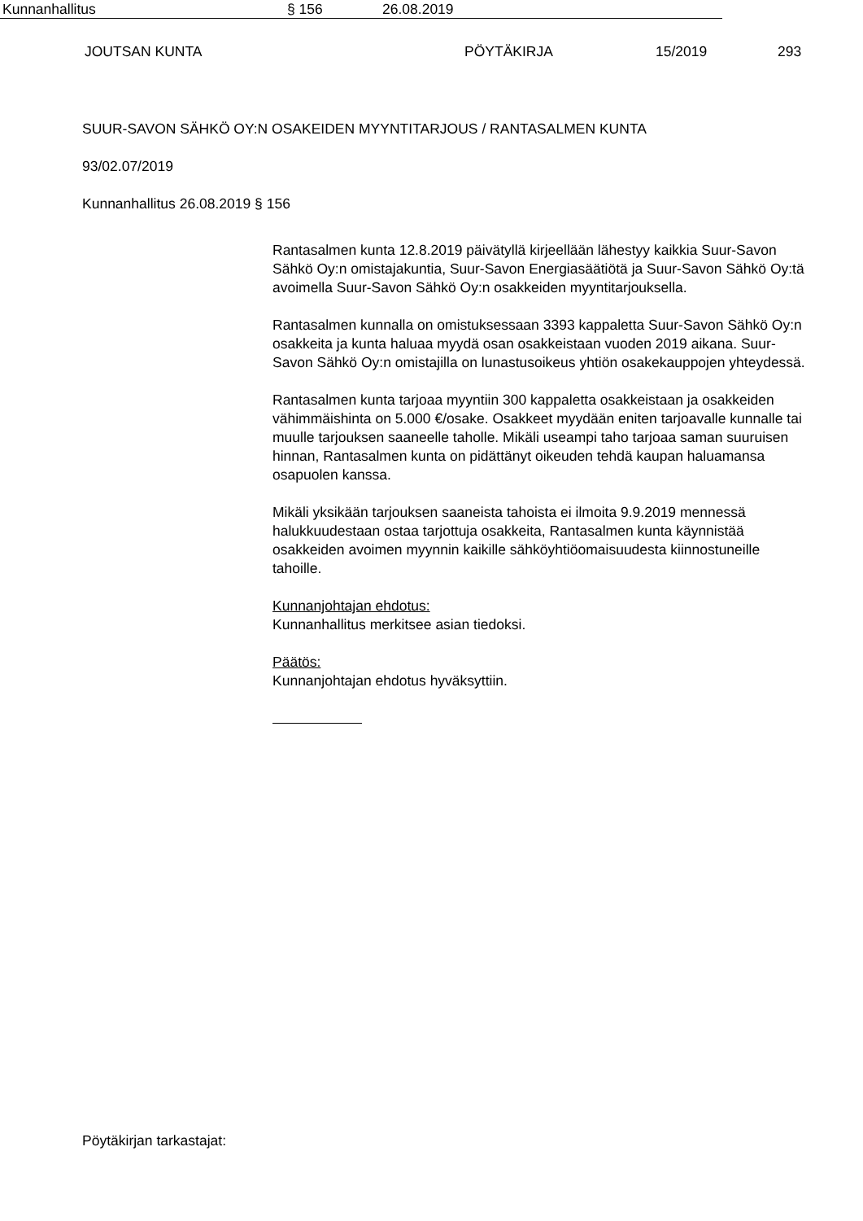JOUTSAN KUNTA PÖYTÄKIRJA 15/2019 293
Kunnanhallitus § 156 26.08.2019
SUUR-SAVON SÄHKÖ OY:N OSAKEIDEN MYYNTITARJOUS / RANTASALMEN KUNTA
93/02.07/2019
Kunnanhallitus 26.08.2019 § 156
Rantasalmen kunta 12.8.2019 päivätyllä kirjeellään lähestyy kaikkia Suur-Savon Sähkö Oy:n omistajakuntia, Suur-Savon Energiasäätiötä ja Suur-Savon Sähkö Oy:tä avoimella Suur-Savon Sähkö Oy:n osakkeiden myyntitarjouksella.
Rantasalmen kunnalla on omistuksessaan 3393 kappaletta Suur-Savon Sähkö Oy:n osakkeita ja kunta haluaa myydä osan osakkeistaan vuoden 2019 aikana. Suur-Savon Sähkö Oy:n omistajilla on lunastusoikeus yhtiön osakekauppojen yhteydessä.
Rantasalmen kunta tarjoaa myyntiin 300 kappaletta osakkeistaan ja osakkeiden vähimmäishinta on 5.000 €/osake. Osakkeet myydään eniten tarjoavalle kunnalle tai muulle tarjouksen saaneelle taholle. Mikäli useampi taho tarjoaa saman suuruisen hinnan, Rantasalmen kunta on pidättänyt oikeuden tehdä kaupan haluamansa osapuolen kanssa.
Mikäli yksikään tarjouksen saaneista tahoista ei ilmoita 9.9.2019 mennessä halukkuudestaan ostaa tarjottuja osakkeita, Rantasalmen kunta käynnistää osakkeiden avoimen myynnin kaikille sähköyhtiöomaisuudesta kiinnostuneille tahoille.
Kunnanjohtajan ehdotus:
Kunnanhallitus merkitsee asian tiedoksi.
Päätös:
Kunnanjohtajan ehdotus hyväksyttiin.
Pöytäkirjan tarkastajat: